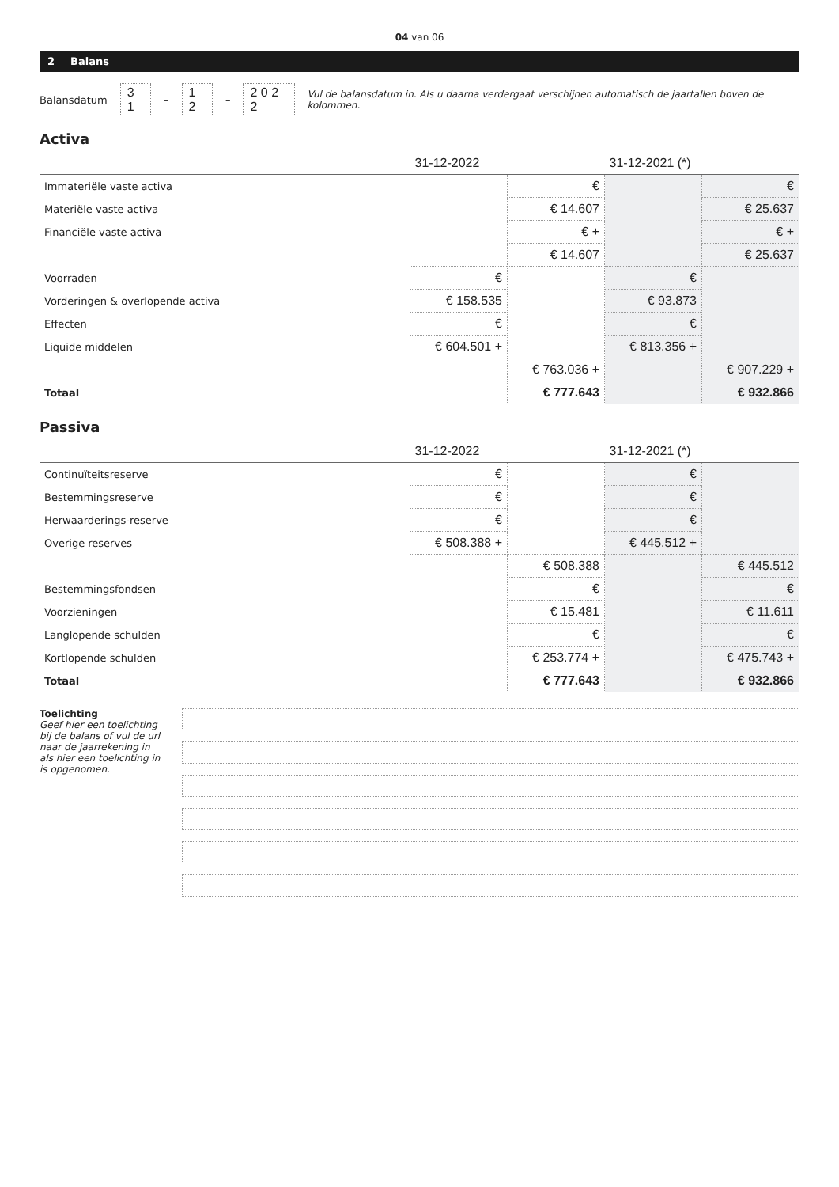04 van 06
2 Balans
Balansdatum 3 1 – 1 2 – 2 0 2 2 Vul de balansdatum in. Als u daarna verdergaat verschijnen automatisch de jaartallen boven de kolommen.
Activa
| | 31-12-2022 | | 31-12-2021 (*) | |
| --- | --- | --- | --- | --- |
| Immateriële vaste activa | | € | | € |
| Materiële vaste activa | | € 14.607 | | € 25.637 |
| Financiële vaste activa | | € + | | € + |
| | | € 14.607 | | € 25.637 |
| Voorraden | € | | € | |
| Vorderingen & overlopende activa | € 158.535 | | € 93.873 | |
| Effecten | € | | € | |
| Liquide middelen | € 604.501 + | | € 813.356 + | |
| | | € 763.036 + | | € 907.229 + |
| Totaal | | € 777.643 | | € 932.866 |
Passiva
| | 31-12-2022 | | 31-12-2021 (*) | |
| --- | --- | --- | --- | --- |
| Continuïteitsreserve | € | | € | |
| Bestemmingsreserve | € | | € | |
| Herwaarderings-reserve | € | | € | |
| Overige reserves | € 508.388 + | | € 445.512 + | |
| | | € 508.388 | | € 445.512 |
| Bestemmingsfondsen | | € | | € |
| Voorzieningen | | € 15.481 | | € 11.611 |
| Langlopende schulden | | € | | € |
| Kortlopende schulden | | € 253.774 + | | € 475.743 + |
| Totaal | | € 777.643 | | € 932.866 |
Toelichting
Geef hier een toelichting bij de balans of vul de url naar de jaarrekening in als hier een toelichting in is opgenomen.